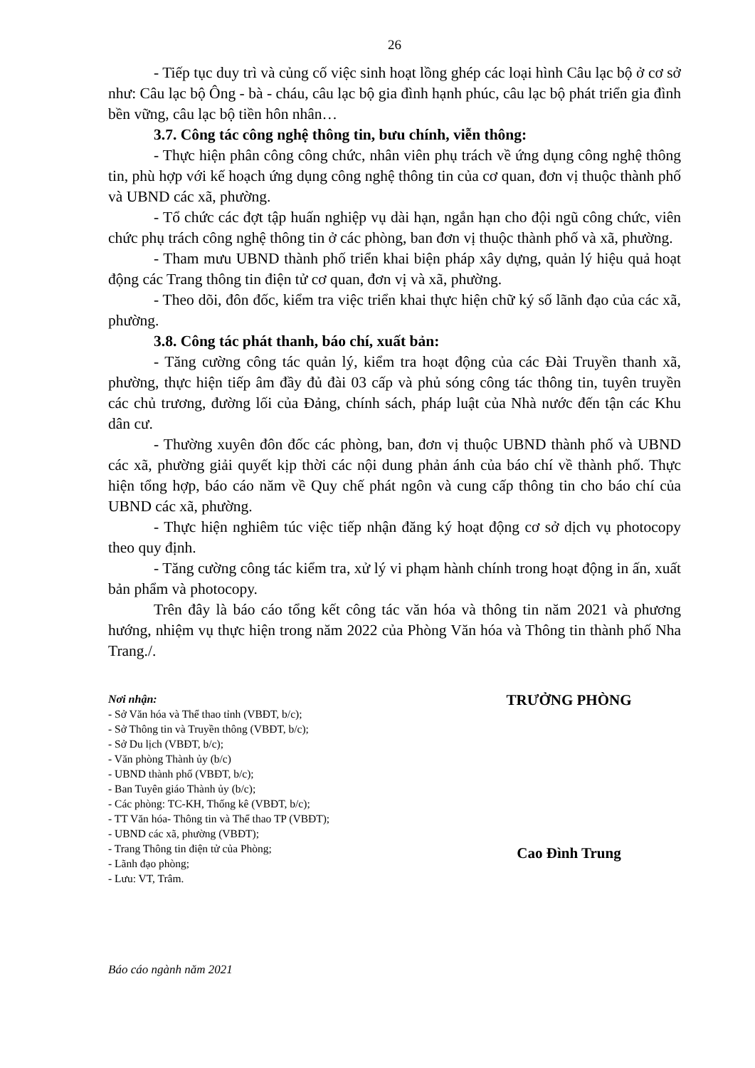26
- Tiếp tục duy trì và củng cố việc sinh hoạt lồng ghép các loại hình Câu lạc bộ ở cơ sở như: Câu lạc bộ Ông - bà - cháu, câu lạc bộ gia đình hạnh phúc, câu lạc bộ phát triển gia đình bền vững, câu lạc bộ tiền hôn nhân…
3.7. Công tác công nghệ thông tin, bưu chính, viễn thông:
- Thực hiện phân công công chức, nhân viên phụ trách về ứng dụng công nghệ thông tin, phù hợp với kế hoạch ứng dụng công nghệ thông tin của cơ quan, đơn vị thuộc thành phố và UBND các xã, phường.
- Tổ chức các đợt tập huấn nghiệp vụ dài hạn, ngắn hạn cho đội ngũ công chức, viên chức phụ trách công nghệ thông tin ở các phòng, ban đơn vị thuộc thành phố và xã, phường.
- Tham mưu UBND thành phố triển khai biện pháp xây dựng, quản lý hiệu quả hoạt động các Trang thông tin điện tử cơ quan, đơn vị và xã, phường.
- Theo dõi, đôn đốc, kiểm tra việc triển khai thực hiện chữ ký số lãnh đạo của các xã, phường.
3.8. Công tác phát thanh, báo chí, xuất bản:
- Tăng cường công tác quản lý, kiểm tra hoạt động của các Đài Truyền thanh xã, phường, thực hiện tiếp âm đầy đủ đài 03 cấp và phủ sóng công tác thông tin, tuyên truyền các chủ trương, đường lối của Đảng, chính sách, pháp luật của Nhà nước đến tận các Khu dân cư.
- Thường xuyên đôn đốc các phòng, ban, đơn vị thuộc UBND thành phố và UBND các xã, phường giải quyết kịp thời các nội dung phản ánh của báo chí về thành phố. Thực hiện tổng hợp, báo cáo năm về Quy chế phát ngôn và cung cấp thông tin cho báo chí của UBND các xã, phường.
- Thực hiện nghiêm túc việc tiếp nhận đăng ký hoạt động cơ sở dịch vụ photocopy theo quy định.
- Tăng cường công tác kiểm tra, xử lý vi phạm hành chính trong hoạt động in ấn, xuất bản phẩm và photocopy.
Trên đây là báo cáo tổng kết công tác văn hóa và thông tin năm 2021 và phương hướng, nhiệm vụ thực hiện trong năm 2022 của Phòng Văn hóa và Thông tin thành phố Nha Trang./.
Nơi nhận:
- Sở Văn hóa và Thể thao tỉnh (VBĐT, b/c);
- Sở Thông tin và Truyền thông (VBĐT, b/c);
- Sở Du lịch (VBĐT, b/c);
- Văn phòng Thành ủy (b/c)
- UBND thành phố (VBĐT, b/c);
- Ban Tuyên giáo Thành ủy (b/c);
- Các phòng: TC-KH, Thống kê (VBĐT, b/c);
- TT Văn hóa- Thông tin và Thể thao TP (VBĐT);
- UBND các xã, phường (VBĐT);
- Trang Thông tin điện tử của Phòng;
- Lãnh đạo phòng;
- Lưu: VT, Trâm.
TRƯỞNG PHÒNG
Cao Đình Trung
Báo cáo ngành năm 2021